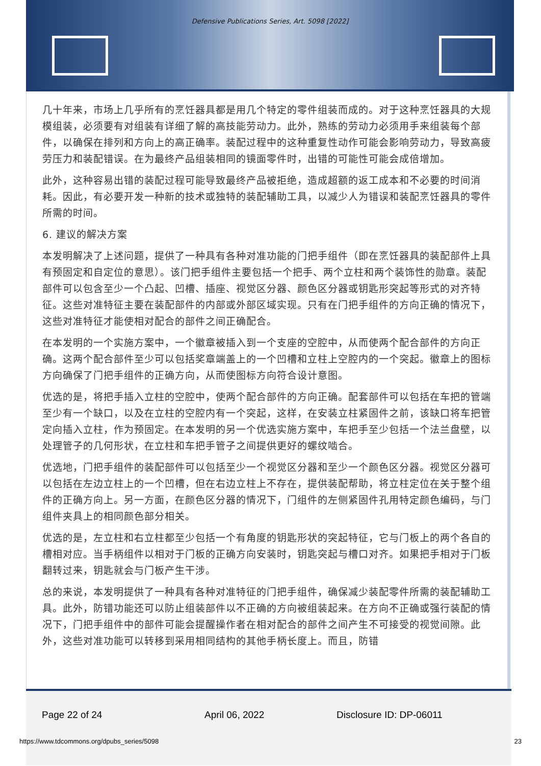Defensive Publications Series, Art. 5098 [2022]
几十年来，市场上几乎所有的烹饪器具都是用几个特定的零件组装而成的。对于这种烹饪器具的大规模组装，必须要有对组装有详细了解的高技能劳动力。此外，熟练的劳动力必须用手来组装每个部件，以确保在排列和方向上的高正确率。装配过程中的这种重复性动作可能会影响劳动力，导致高疲劳压力和装配错误。在为最终产品组装相同的镜面零件时，出错的可能性可能会成倍增加。
此外，这种容易出错的装配过程可能导致最终产品被拒绝，造成超额的返工成本和不必要的时间消耗。因此，有必要开发一种新的技术或独特的装配辅助工具，以减少人为错误和装配烹饪器具的零件所需的时间。
6. 建议的解决方案
本发明解决了上述问题，提供了一种具有各种对准功能的门把手组件（即在烹饪器具的装配部件上具有预固定和自定位的意思）。该门把手组件主要包括一个把手、两个立柱和两个装饰性的勋章。装配部件可以包含至少一个凸起、凹槽、插座、视觉区分器、颜色区分器或钥匙形突起等形式的对齐特征。这些对准特征主要在装配部件的内部或外部区域实现。只有在门把手组件的方向正确的情况下，这些对准特征才能使相对配合的部件之间正确配合。
在本发明的一个实施方案中，一个徽章被插入到一个支座的空腔中，从而使两个配合部件的方向正确。这两个配合部件至少可以包括奖章端盖上的一个凹槽和立柱上空腔内的一个突起。徽章上的图标方向确保了门把手组件的正确方向，从而使图标方向符合设计意图。
优选的是，将把手插入立柱的空腔中，使两个配合部件的方向正确。配套部件可以包括在车把的管端至少有一个缺口，以及在立柱的空腔内有一个突起，这样，在安装立柱紧固件之前，该缺口将车把管定向插入立柱，作为预固定。在本发明的另一个优选实施方案中，车把手至少包括一个法兰盘壁，以处理管子的几何形状，在立柱和车把手管子之间提供更好的螺纹啮合。
优选地，门把手组件的装配部件可以包括至少一个视觉区分器和至少一个颜色区分器。视觉区分器可以包括在左边立柱上的一个凹槽，但在右边立柱上不存在，提供装配帮助，将立柱定位在关于整个组件的正确方向上。另一方面，在颜色区分器的情况下，门组件的左侧紧固件孔用特定颜色编码，与门组件夹具上的相同颜色部分相关。
优选的是，左立柱和右立柱都至少包括一个有角度的钥匙形状的突起特征，它与门板上的两个各自的槽相对应。当手柄组件以相对于门板的正确方向安装时，钥匙突起与槽口对齐。如果把手相对于门板翻转过来，钥匙就会与门板产生干涉。
总的来说，本发明提供了一种具有各种对准特征的门把手组件，确保减少装配零件所需的装配辅助工具。此外，防错功能还可以防止组装部件以不正确的方向被组装起来。在方向不正确或强行装配的情况下，门把手组件中的部件可能会提醒操作者在相对配合的部件之间产生不可接受的视觉间隙。此外，这些对准功能可以转移到采用相同结构的其他手柄长度上。而且，防错
Page 22 of 24 April 06, 2022 Disclosure ID: DP-06011
https://www.tdcommons.org/dpubs_series/5098
23